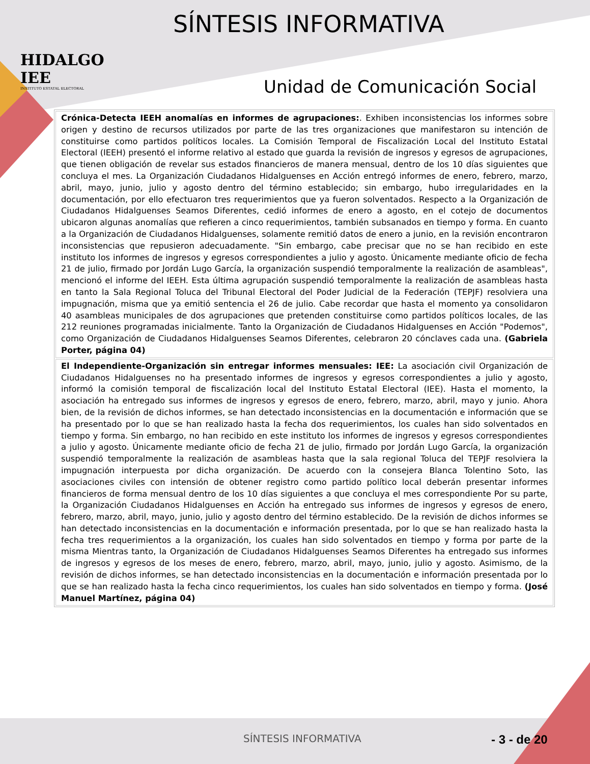HIDALGO IEE
INSTITUTO ESTATAL ELECTORAL
SÍNTESIS INFORMATIVA
Unidad de Comunicación Social
| Crónica-Detecta IEEH anomalías en informes de agrupaciones: . Exhiben inconsistencias los informes sobre origen y destino de recursos utilizados por parte de las tres organizaciones que manifestaron su intención de constituirse como partidos políticos locales. La Comisión Temporal de Fiscalización Local del Instituto Estatal Electoral (IEEH) presentó el informe relativo al estado que guarda la revisión de ingresos y egresos de agrupaciones, que tienen obligación de revelar sus estados financieros de manera mensual, dentro de los 10 días siguientes que concluya el mes. La Organización Ciudadanos Hidalguenses en Acción entregó informes de enero, febrero, marzo, abril, mayo, junio, julio y agosto dentro del término establecido; sin embargo, hubo irregularidades en la documentación, por ello efectuaron tres requerimientos que ya fueron solventados. Respecto a la Organización de Ciudadanos Hidalguenses Seamos Diferentes, cedió informes de enero a agosto, en el cotejo de documentos ubicaron algunas anomalías que refieren a cinco requerimientos, también subsanados en tiempo y forma. En cuanto a la Organización de Ciudadanos Hidalguenses, solamente remitió datos de enero a junio, en la revisión encontraron inconsistencias que repusieron adecuadamente. "Sin embargo, cabe precisar que no se han recibido en este instituto los informes de ingresos y egresos correspondientes a julio y agosto. Únicamente mediante oficio de fecha 21 de julio, firmado por Jordán Lugo García, la organización suspendió temporalmente la realización de asambleas", mencionó el informe del IEEH. Esta última agrupación suspendió temporalmente la realización de asambleas hasta en tanto la Sala Regional Toluca del Tribunal Electoral del Poder Judicial de la Federación (TEPJF) resolviera una impugnación, misma que ya emitió sentencia el 26 de julio. Cabe recordar que hasta el momento ya consolidaron 40 asambleas municipales de dos agrupaciones que pretenden constituirse como partidos políticos locales, de las 212 reuniones programadas inicialmente. Tanto la Organización de Ciudadanos Hidalguenses en Acción "Podemos", como Organización de Ciudadanos Hidalguenses Seamos Diferentes, celebraron 20 cónclaves cada una. (Gabriela Porter, página 04) |
| El Independiente-Organización sin entregar informes mensuales: IEE: La asociación civil Organización de Ciudadanos Hidalguenses no ha presentado informes de ingresos y egresos correspondientes a julio y agosto, informó la comisión temporal de fiscalización local del Instituto Estatal Electoral (IEE). Hasta el momento, la asociación ha entregado sus informes de ingresos y egresos de enero, febrero, marzo, abril, mayo y junio. Ahora bien, de la revisión de dichos informes, se han detectado inconsistencias en la documentación e información que se ha presentado por lo que se han realizado hasta la fecha dos requerimientos, los cuales han sido solventados en tiempo y forma. Sin embargo, no han recibido en este instituto los informes de ingresos y egresos correspondientes a julio y agosto. Únicamente mediante oficio de fecha 21 de julio, firmado por Jordán Lugo García, la organización suspendió temporalmente la realización de asambleas hasta que la sala regional Toluca del TEPJF resolviera la impugnación interpuesta por dicha organización. De acuerdo con la consejera Blanca Tolentino Soto, las asociaciones civiles con intensión de obtener registro como partido político local deberán presentar informes financieros de forma mensual dentro de los 10 días siguientes a que concluya el mes correspondiente Por su parte, la Organización Ciudadanos Hidalguenses en Acción ha entregado sus informes de ingresos y egresos de enero, febrero, marzo, abril, mayo, junio, julio y agosto dentro del término establecido. De la revisión de dichos informes se han detectado inconsistencias en la documentación e información presentada, por lo que se han realizado hasta la fecha tres requerimientos a la organización, los cuales han sido solventados en tiempo y forma por parte de la misma Mientras tanto, la Organización de Ciudadanos Hidalguenses Seamos Diferentes ha entregado sus informes de ingresos y egresos de los meses de enero, febrero, marzo, abril, mayo, junio, julio y agosto. Asimismo, de la revisión de dichos informes, se han detectado inconsistencias en la documentación e información presentada por lo que se han realizado hasta la fecha cinco requerimientos, los cuales han sido solventados en tiempo y forma. (José Manuel Martínez, página 04) |
SÍNTESIS INFORMATIVA - 3 - de 20